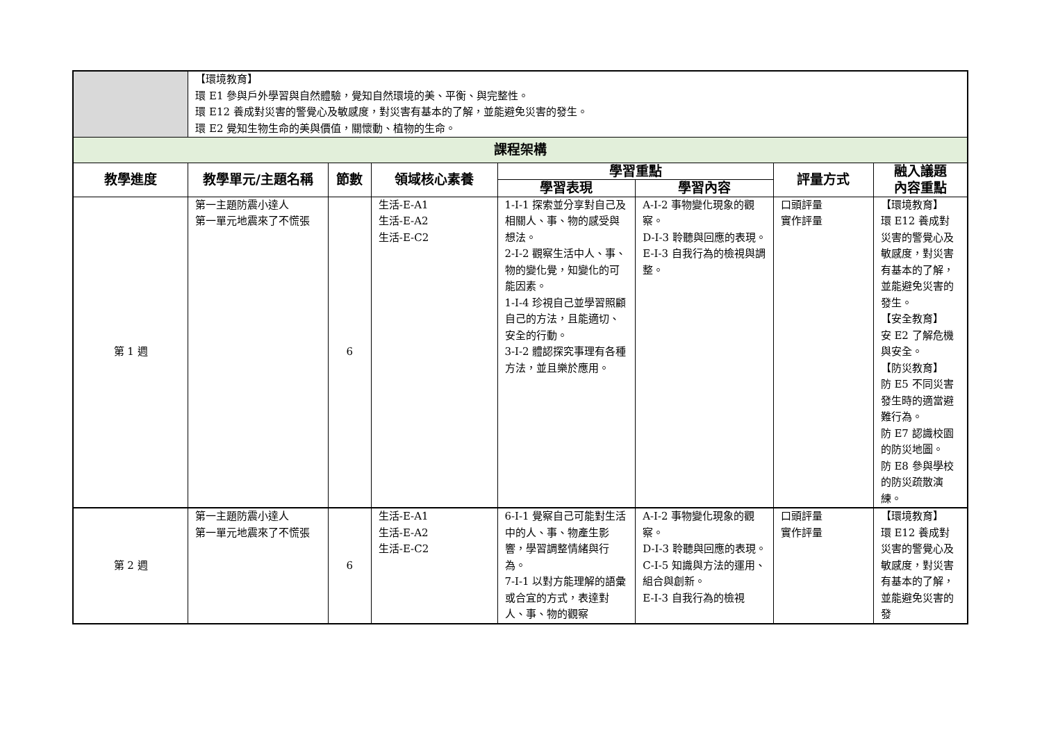| | 【環境教育】 環 E1 參與戶外學習與自然體驗，覺知自然環境的美、平衡、與完整性。 環 E12 養成對災害的警覺心及敏感度，對災害有基本的了解，並能避免災害的發生。 環 E2 覺知生物生命的美與價值，關懷動、植物的生命。 | | | | | | |
| 課程架構 | | | | | | | |
| 教學進度 | 教學單元/主題名稱 | 節數 | 領域核心素養 | 學習重點 | | 評量方式 | 融入議題 內容重點 |
| | | | | 學習表現 | 學習內容 | | |
| 第 1 週 | 第一主題防震小達人 第一單元地震來了不慌張 | 6 | 生活-E-A1 生活-E-A2 生活-E-C2 | 1-I-1 探索並分享對自己及相關人、事、物的感受與想法。 2-I-2 觀察生活中人、事、物的變化覺，知變化的可能因素。 1-I-4 珍視自己並學習照顧自己的方法，且能適切、安全的行動。 3-I-2 體認探究事理有各種方法，並且樂於應用。 | A-I-2 事物變化現象的觀察。 D-I-3 聆聽與回應的表現。 E-I-3 自我行為的檢視與調整。 | 口頭評量 實作評量 | 【環境教育】 環 E12 養成對災害的警覺心及敏感度，對災害有基本的了解，並能避免災害的發生。 【安全教育】 安 E2 了解危機與安全。 【防災教育】 防 E5 不同災害發生時的適當避難行為。 防 E7 認識校園的防災地圖。 防 E8 參與學校的防災疏散演練。 |
| 第 2 週 | 第一主題防震小達人 第一單元地震來了不慌張 | 6 | 生活-E-A1 生活-E-A2 生活-E-C2 | 6-I-1 覺察自己可能對生活中的人、事、物產生影響，學習調整情緒與行為。 7-I-1 以對方能理解的語彙或合宜的方式，表達對人、事、物的觀察 | A-I-2 事物變化現象的觀察。 D-I-3 聆聽與回應的表現。 C-I-5 知識與方法的運用、組合與創新。 E-I-3 自我行為的檢視 | 口頭評量 實作評量 | 【環境教育】 環 E12 養成對災害的警覺心及敏感度，對災害有基本的了解，並能避免災害的發 |